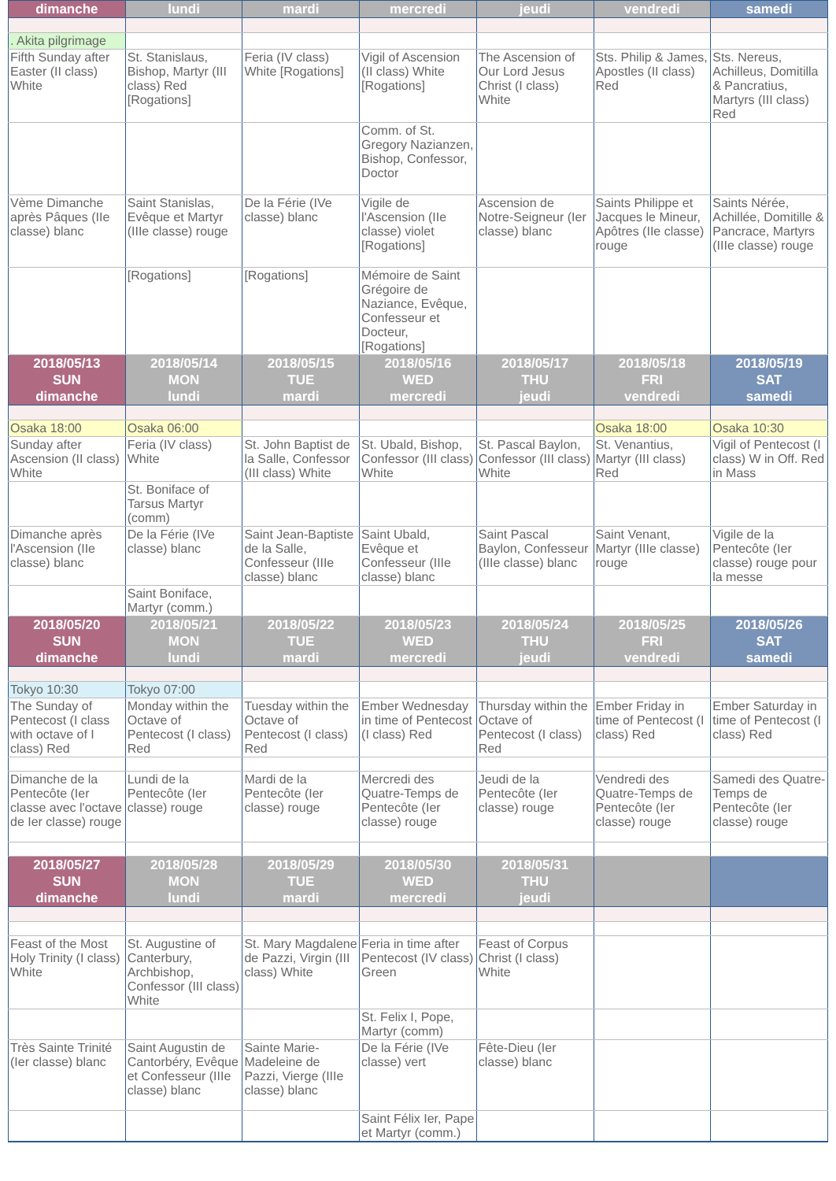| dimanche | lundi | mardi | mercredi | jeudi | vendredi | samedi |
| --- | --- | --- | --- | --- | --- | --- |
| . Akita pilgrimage | | | | | | |
| Fifth Sunday after Easter (II class) White | St. Stanislaus, Bishop, Martyr (III class) Red [Rogations] | Feria (IV class) White [Rogations] | Vigil of Ascension (II class) White [Rogations] | The Ascension of Our Lord Jesus Christ (I class) White | Sts. Philip & James, Apostles (II class) Red | Sts. Nereus, Achilleus, Domitilla & Pancratius, Martyrs (III class) Red |
| | | | Comm. of St. Gregory Nazianzen, Bishop, Confessor, Doctor | | | |
| Vème Dimanche après Pâques (IIe classe) blanc | Saint Stanislas, Evêque et Martyr (IIIe classe) rouge | De la Férie (IVe classe) blanc | Vigile de l'Ascension (IIe classe) violet [Rogations] | Ascension de Notre-Seigneur (Ier classe) blanc | Saints Philippe et Jacques le Mineur, Apôtres (IIe classe) rouge | Saints Nérée, Achillée, Domitille & Pancrace, Martyrs (IIIe classe) rouge |
| | [Rogations] | [Rogations] | Mémoire de Saint Grégoire de Naziance, Evêque, Confesseur et Docteur, [Rogations] | | | |
| 2018/05/13 SUN dimanche | 2018/05/14 MON lundi | 2018/05/15 TUE mardi | 2018/05/16 WED mercredi | 2018/05/17 THU jeudi | 2018/05/18 FRI vendredi | 2018/05/19 SAT samedi |
| Osaka 18:00 | Osaka 06:00 | | | | Osaka 18:00 | Osaka 10:30 |
| Sunday after Ascension (II class) White | Feria (IV class) White | St. John Baptist de la Salle, Confessor (III class) White | St. Ubald, Bishop, Confessor (III class) White | St. Pascal Baylon, Confessor (III class) White | St. Venantius, Martyr (III class) Red | Vigil of Pentecost (I class) W in Off. Red in Mass |
| | St. Boniface of Tarsus Martyr (comm) | | | | | |
| Dimanche après l'Ascension (IIe classe) blanc | De la Férie (IVe classe) blanc | Saint Jean-Baptiste de la Salle, Confesseur (IIIe classe) blanc | Saint Ubald, Evêque et Confesseur (IIIe classe) blanc | Saint Pascal Baylon, Confesseur (IIIe classe) blanc | Saint Venant, Martyr (IIIe classe) rouge | Vigile de la Pentecôte (Ier classe) rouge pour la messe |
| | Saint Boniface, Martyr (comm.) | | | | | |
| 2018/05/20 SUN dimanche | 2018/05/21 MON lundi | 2018/05/22 TUE mardi | 2018/05/23 WED mercredi | 2018/05/24 THU jeudi | 2018/05/25 FRI vendredi | 2018/05/26 SAT samedi |
| Tokyo 10:30 | Tokyo 07:00 | | | | | |
| The Sunday of Pentecost (I class with octave of I class) Red | Monday within the Octave of Pentecost (I class) Red | Tuesday within the Octave of Pentecost (I class) Red | Ember Wednesday in time of Pentecost (I class) Red | Thursday within the Octave of Pentecost (I class) Red | Ember Friday in time of Pentecost (I class) Red | Ember Saturday in time of Pentecost (I class) Red |
| Dimanche de la Pentecôte (Ier classe avec l'octave de Ier classe) rouge | Lundi de la Pentecôte (Ier classe) rouge | Mardi de la Pentecôte (Ier classe) rouge | Mercredi des Quatre-Temps de Pentecôte (Ier classe) rouge | Jeudi de la Pentecôte (Ier classe) rouge | Vendredi des Quatre-Temps de Pentecôte (Ier classe) rouge | Samedi des Quatre-Temps de Pentecôte (Ier classe) rouge |
| 2018/05/27 SUN dimanche | 2018/05/28 MON lundi | 2018/05/29 TUE mardi | 2018/05/30 WED mercredi | 2018/05/31 THU jeudi | | |
| Feast of the Most Holy Trinity (I class) White | St. Augustine of Canterbury, Archbishop, Confessor (III class) White | St. Mary Magdalene de Pazzi, Virgin (III class) White | Feria in time after Pentecost (IV class) Green | Feast of Corpus Christ (I class) White | | |
| | | | St. Felix I, Pope, Martyr (comm) | | | |
| Très Sainte Trinité (Ier classe) blanc | Saint Augustin de Cantorbéry, Evêque et Confesseur (IIIe classe) blanc | Sainte Marie-Madeleine de Pazzi, Vierge (IIIe classe) blanc | De la Férie (IVe classe) vert | Fête-Dieu (Ier classe) blanc | | |
| | | | Saint Félix Ier, Pape et Martyr (comm.) | | | |